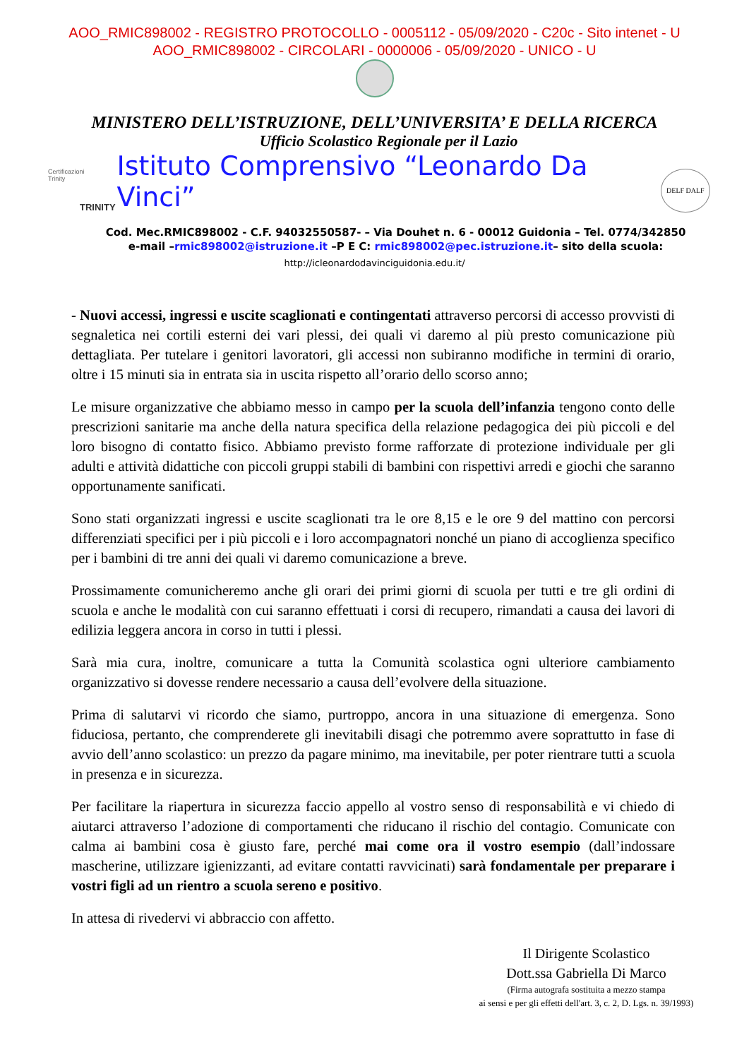AOO_RMIC898002 - REGISTRO PROTOCOLLO - 0005112 - 05/09/2020 - C20c - Sito intenet - U
AOO_RMIC898002 - CIRCOLARI - 0000006 - 05/09/2020 - UNICO - U
MINISTERO DELL’ISTRUZIONE, DELL’UNIVERSITA’ E DELLA RICERCA
Certificazioni
Trinity
TRINITY
Ufficio Scolastico Regionale per il Lazio
Istituto Comprensivo “Leonardo Da Vinci”
DELF DALF
Cod. Mec.RMIC898002 - C.F. 94032550587- – Via Douhet n. 6 - 00012 Guidonia – Tel. 0774/342850
e-mail –rmic898002@istruzione.it –P E C: rmic898002@pec.istruzione.it– sito della scuola:
http://icleonardodavinciguidonia.edu.it/
- Nuovi accessi, ingressi e uscite scaglionati e contingentati attraverso percorsi di accesso provvisti di segnaletica nei cortili esterni dei vari plessi, dei quali vi daremo al più presto comunicazione più dettagliata. Per tutelare i genitori lavoratori, gli accessi non subiranno modifiche in termini di orario, oltre i 15 minuti sia in entrata sia in uscita rispetto all’orario dello scorso anno;
Le misure organizzative che abbiamo messo in campo per la scuola dell’infanzia tengono conto delle prescrizioni sanitarie ma anche della natura specifica della relazione pedagogica dei più piccoli e del loro bisogno di contatto fisico. Abbiamo previsto forme rafforzate di protezione individuale per gli adulti e attività didattiche con piccoli gruppi stabili di bambini con rispettivi arredi e giochi che saranno opportunamente sanificati.
Sono stati organizzati ingressi e uscite scaglionati tra le ore 8,15 e le ore 9 del mattino con percorsi differenziati specifici per i più piccoli e i loro accompagnatori nonché un piano di accoglienza specifico per i bambini di tre anni dei quali vi daremo comunicazione a breve.
Prossimamente comunicheremo anche gli orari dei primi giorni di scuola per tutti e tre gli ordini di scuola e anche le modalità con cui saranno effettuati i corsi di recupero, rimandati a causa dei lavori di edilizia leggera ancora in corso in tutti i plessi.
Sarà mia cura, inoltre, comunicare a tutta la Comunità scolastica ogni ulteriore cambiamento organizzativo si dovesse rendere necessario a causa dell’evolvere della situazione.
Prima di salutarvi vi ricordo che siamo, purtroppo, ancora in una situazione di emergenza. Sono fiduciosa, pertanto, che comprenderete gli inevitabili disagi che potremmo avere soprattutto in fase di avvio dell’anno scolastico: un prezzo da pagare minimo, ma inevitabile, per poter rientrare tutti a scuola in presenza e in sicurezza.
Per facilitare la riapertura in sicurezza faccio appello al vostro senso di responsabilità e vi chiedo di aiutarci attraverso l’adozione di comportamenti che riducano il rischio del contagio. Comunicate con calma ai bambini cosa è giusto fare, perché mai come ora il vostro esempio (dall’indossare mascherine, utilizzare igienizzanti, ad evitare contatti ravvicinati) sarà fondamentale per preparare i vostri figli ad un rientro a scuola sereno e positivo.
In attesa di rivedervi vi abbraccio con affetto.
Il Dirigente Scolastico
Dott.ssa Gabriella Di Marco
(Firma autografa sostituita a mezzo stampa
ai sensi e per gli effetti dell'art. 3, c. 2, D. Lgs. n. 39/1993)